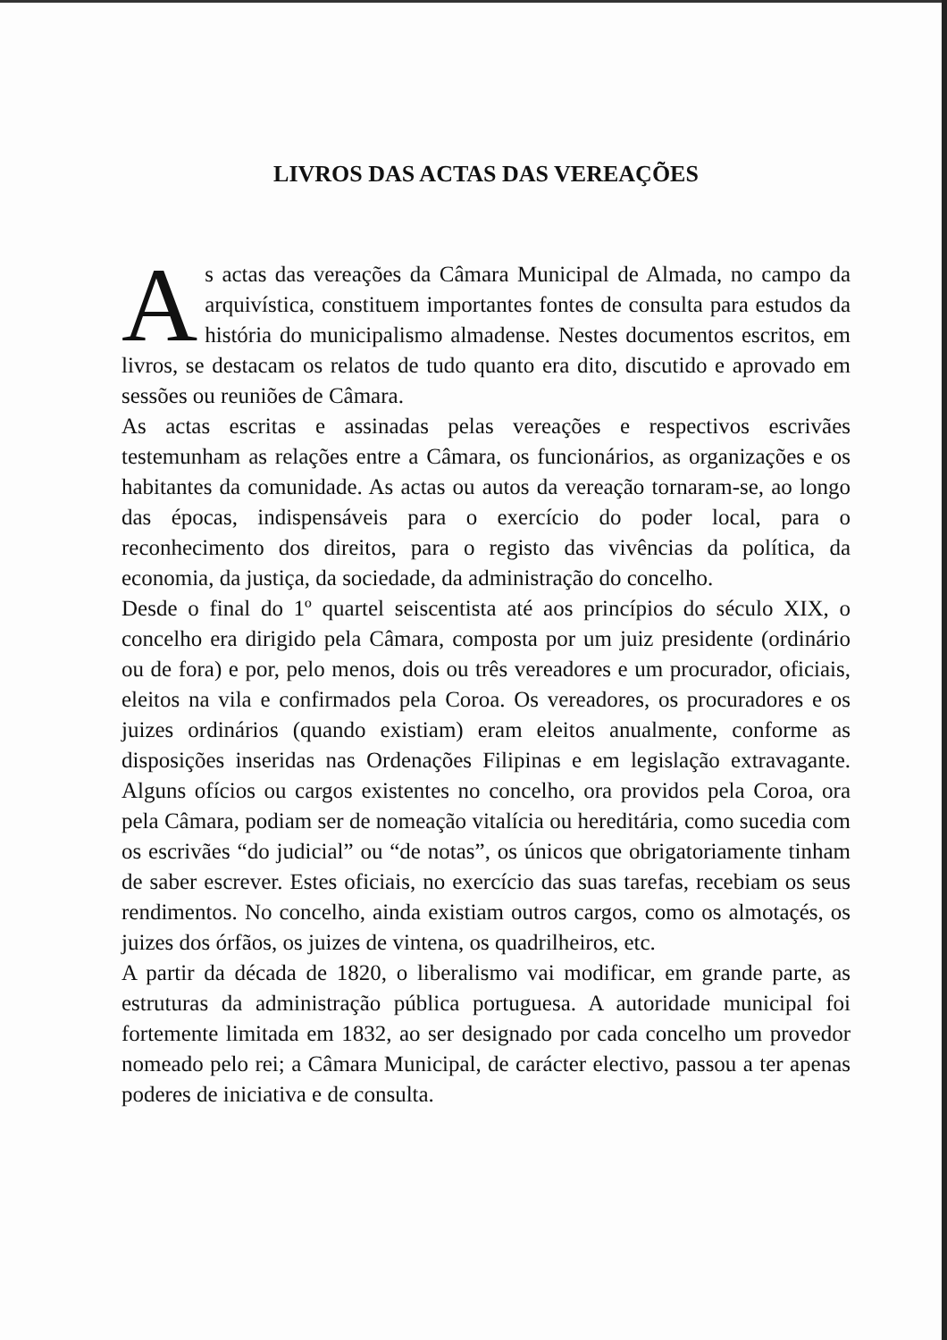LIVROS DAS ACTAS DAS VEREAÇÕES
As actas das vereações da Câmara Municipal de Almada, no campo da arquivística, constituem importantes fontes de consulta para estudos da história do municipalismo almadense. Nestes documentos escritos, em livros, se destacam os relatos de tudo quanto era dito, discutido e aprovado em sessões ou reuniões de Câmara.
As actas escritas e assinadas pelas vereações e respectivos escrivães testemunham as relações entre a Câmara, os funcionários, as organizações e os habitantes da comunidade. As actas ou autos da vereação tornaram-se, ao longo das épocas, indispensáveis para o exercício do poder local, para o reconhecimento dos direitos, para o registo das vivências da política, da economia, da justiça, da sociedade, da administração do concelho.
Desde o final do 1º quartel seiscentista até aos princípios do século XIX, o concelho era dirigido pela Câmara, composta por um juiz presidente (ordinário ou de fora) e por, pelo menos, dois ou três vereadores e um procurador, oficiais, eleitos na vila e confirmados pela Coroa. Os vereadores, os procuradores e os juizes ordinários (quando existiam) eram eleitos anualmente, conforme as disposições inseridas nas Ordenações Filipinas e em legislação extravagante. Alguns ofícios ou cargos existentes no concelho, ora providos pela Coroa, ora pela Câmara, podiam ser de nomeação vitalícia ou hereditária, como sucedia com os escrivães “do judicial” ou “de notas”, os únicos que obrigatoriamente tinham de saber escrever. Estes oficiais, no exercício das suas tarefas, recebiam os seus rendimentos. No concelho, ainda existiam outros cargos, como os almotaçés, os juizes dos órfãos, os juizes de vintena, os quadrilheiros, etc.
A partir da década de 1820, o liberalismo vai modificar, em grande parte, as estruturas da administração pública portuguesa. A autoridade municipal foi fortemente limitada em 1832, ao ser designado por cada concelho um provedor nomeado pelo rei; a Câmara Municipal, de carácter electivo, passou a ter apenas poderes de iniciativa e de consulta.